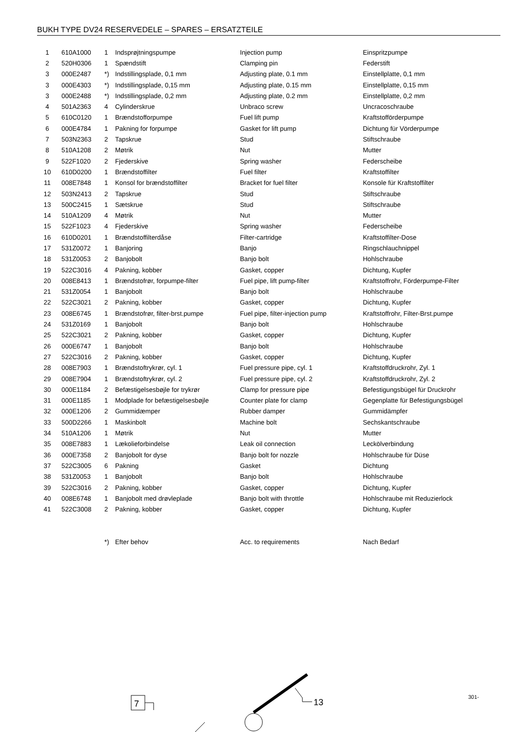BUKH TYPE DV24 RESERVEDELE – SPARES – ERSATZTEILE
| 1 | 610A1000 | 1 | Indsprøjtningspumpe | Injection pump | Einspritzpumpe |
| 2 | 520H0306 | 1 | Spændstift | Clamping pin | Federstift |
| 3 | 000E2487 | *) | Indstillingsplade, 0,1 mm | Adjusting plate, 0.1 mm | Einstellplatte, 0,1 mm |
| 3 | 000E4303 | *) | Indstillingsplade, 0,15 mm | Adjusting plate, 0.15 mm | Einstellplatte, 0,15 mm |
| 3 | 000E2488 | *) | Indstillingsplade, 0,2 mm | Adjusting plate, 0.2 mm | Einstellplatte, 0,2 mm |
| 4 | 501A2363 | 4 | Cylinderskrue | Unbraco screw | Uncracoschraube |
| 5 | 610C0120 | 1 | Brændstofforpumpe | Fuel lift pump | Kraftstofförderpumpe |
| 6 | 000E4784 | 1 | Pakning for forpumpe | Gasket for lift pump | Dichtung für Vörderpumpe |
| 7 | 503N2363 | 2 | Tapskrue | Stud | Stiftschraube |
| 8 | 510A1208 | 2 | Møtrik | Nut | Mutter |
| 9 | 522F1020 | 2 | Fjederskive | Spring washer | Federscheibe |
| 10 | 610D0200 | 1 | Brændstoffilter | Fuel filter | Kraftstoffilter |
| 11 | 008E7848 | 1 | Konsol for brændstoffilter | Bracket for fuel filter | Konsole für Kraftstoffilter |
| 12 | 503N2413 | 2 | Tapskrue | Stud | Stiftschraube |
| 13 | 500C2415 | 1 | Sætskrue | Stud | Stiftschraube |
| 14 | 510A1209 | 4 | Møtrik | Nut | Mutter |
| 15 | 522F1023 | 4 | Fjederskive | Spring washer | Federscheibe |
| 16 | 610D0201 | 1 | Brændstoffilterdåse | Filter-cartridge | Kraftstoffilter-Dose |
| 17 | 531Z0072 | 1 | Banjoring | Banjo | Ringschlauchnippel |
| 18 | 531Z0053 | 2 | Banjobolt | Banjo bolt | Hohlschraube |
| 19 | 522C3016 | 4 | Pakning, kobber | Gasket, copper | Dichtung, Kupfer |
| 20 | 008E8413 | 1 | Brændstofrør, forpumpe-filter | Fuel pipe, lift pump-filter | Kraftstoffrohr, Förderpumpe-Filter |
| 21 | 531Z0054 | 1 | Banjobolt | Banjo bolt | Hohlschraube |
| 22 | 522C3021 | 2 | Pakning, kobber | Gasket, copper | Dichtung, Kupfer |
| 23 | 008E6745 | 1 | Brændstofrør, filter-brst.pumpe | Fuel pipe, filter-injection pump | Kraftstoffrohr, Filter-Brst.pumpe |
| 24 | 531Z0169 | 1 | Banjobolt | Banjo bolt | Hohlschraube |
| 25 | 522C3021 | 2 | Pakning, kobber | Gasket, copper | Dichtung, Kupfer |
| 26 | 000E6747 | 1 | Banjobolt | Banjo bolt | Hohlschraube |
| 27 | 522C3016 | 2 | Pakning, kobber | Gasket, copper | Dichtung, Kupfer |
| 28 | 008E7903 | 1 | Brændstoftrykrør, cyl. 1 | Fuel pressure pipe, cyl. 1 | Kraftstoffdruckrohr, Zyl. 1 |
| 29 | 008E7904 | 1 | Brændstoftrykrør, cyl. 2 | Fuel pressure pipe, cyl. 2 | Kraftstoffdruckrohr, Zyl. 2 |
| 30 | 000E1184 | 2 | Befæstigelsesbøjle for trykrør | Clamp for pressure pipe | Befestigungsbügel für Druckrohr |
| 31 | 000E1185 | 1 | Modplade for befæstigelsesbøjle | Counter plate for clamp | Gegenplatte für Befestigungsbügel |
| 32 | 000E1206 | 2 | Gummidæmper | Rubber damper | Gummidämpfer |
| 33 | 500D2266 | 1 | Maskinbolt | Machine bolt | Sechskantschraube |
| 34 | 510A1206 | 1 | Møtrik | Nut | Mutter |
| 35 | 008E7883 | 1 | Lækolieforbindelse | Leak oil connection | Leckölverbindung |
| 36 | 000E7358 | 2 | Banjobolt for dyse | Banjo bolt for nozzle | Hohlschraube für Düse |
| 37 | 522C3005 | 6 | Pakning | Gasket | Dichtung |
| 38 | 531Z0053 | 1 | Banjobolt | Banjo bolt | Hohlschraube |
| 39 | 522C3016 | 2 | Pakning, kobber | Gasket, copper | Dichtung, Kupfer |
| 40 | 008E6748 | 1 | Banjobolt med drøvleplade | Banjo bolt with throttle | Hohlschraube mit Reduzierlock |
| 41 | 522C3008 | 2 | Pakning, kobber | Gasket, copper | Dichtung, Kupfer |
| | | *) | Efter behov | Acc. to requirements | Nach Bedarf |
301-
7
13